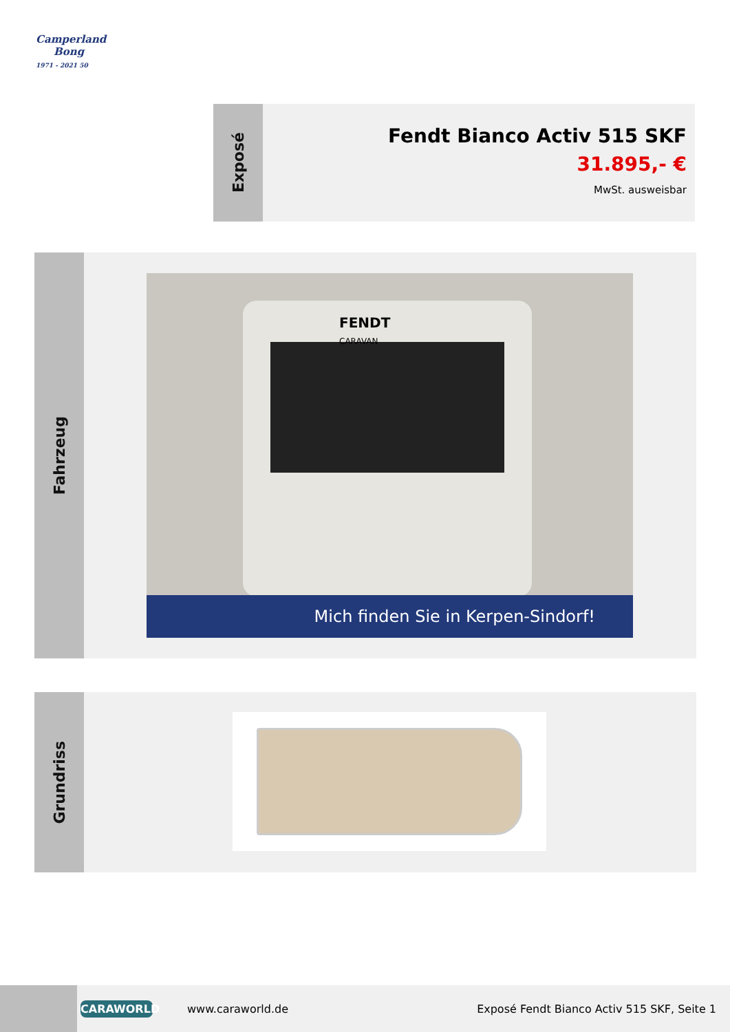Camperland
Bong
1971 - 2021 50
Exposé
Fendt Bianco Activ 515 SKF
31.895,- €
MwSt. ausweisbar
Fahrzeug
FENDT
CARAVAN
Mich finden Sie in Kerpen-Sindorf!
Grundriss
CARAWORLD
www.caraworld.de
Exposé Fendt Bianco Activ 515 SKF, Seite 1